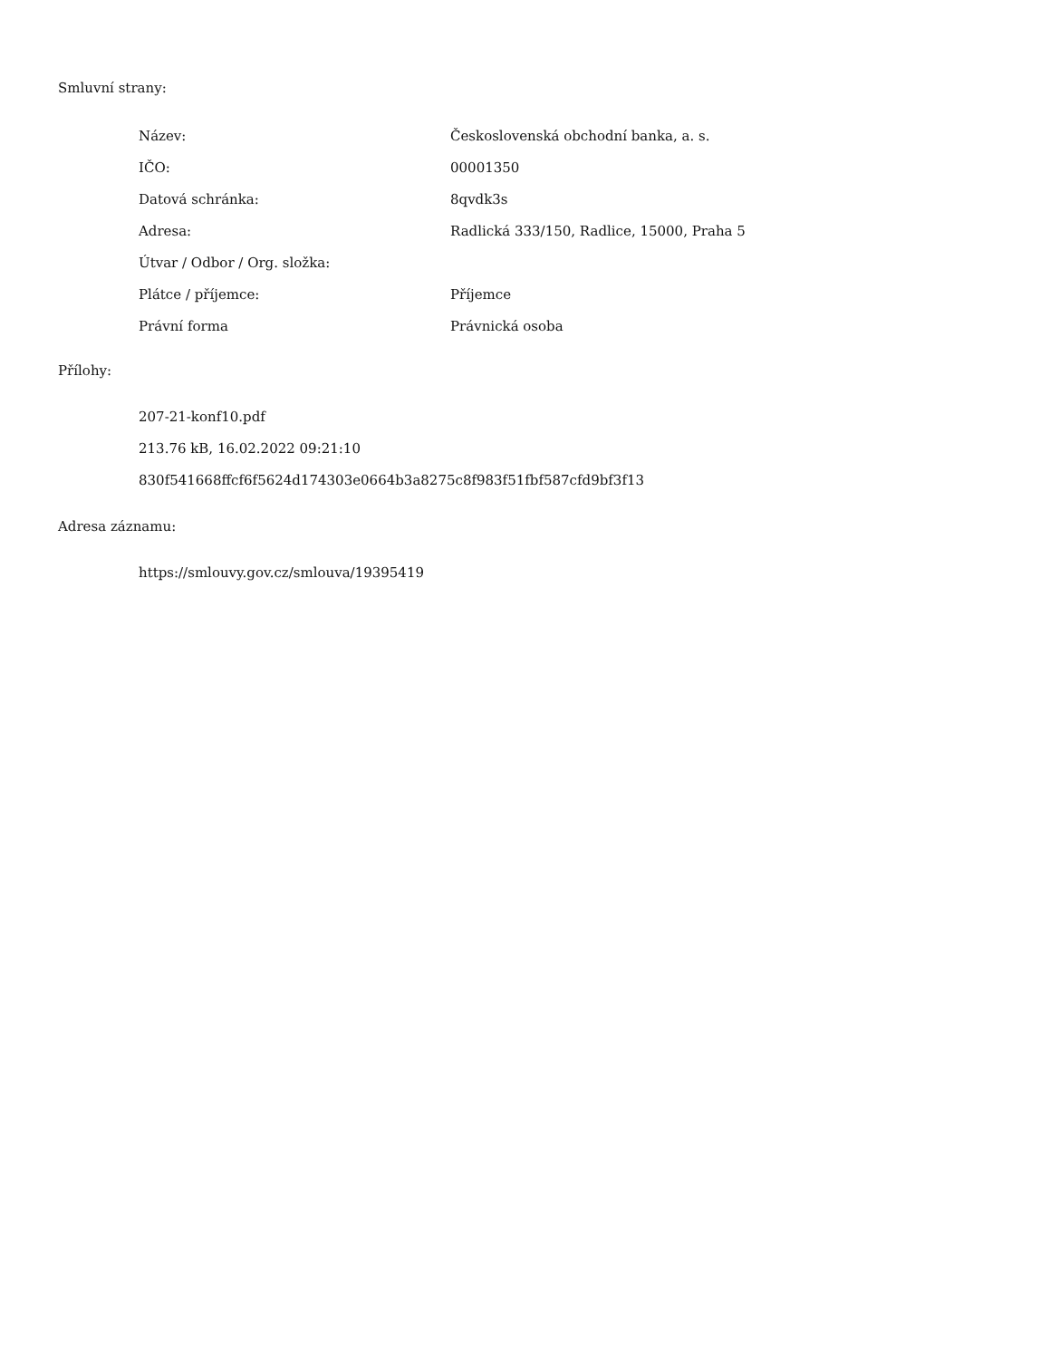Smluvní strany:
| Název: | Československá obchodní banka, a. s. |
| IČO: | 00001350 |
| Datová schránka: | 8qvdk3s |
| Adresa: | Radlická 333/150, Radlice, 15000, Praha 5 |
| Útvar / Odbor / Org. složka: | |
| Plátce / příjemce: | Příjemce |
| Právní forma | Právnická osoba |
Přílohy:
207-21-konf10.pdf
213.76 kB, 16.02.2022 09:21:10
830f541668ffcf6f5624d174303e0664b3a8275c8f983f51fbf587cfd9bf3f13
Adresa záznamu:
https://smlouvy.gov.cz/smlouva/19395419